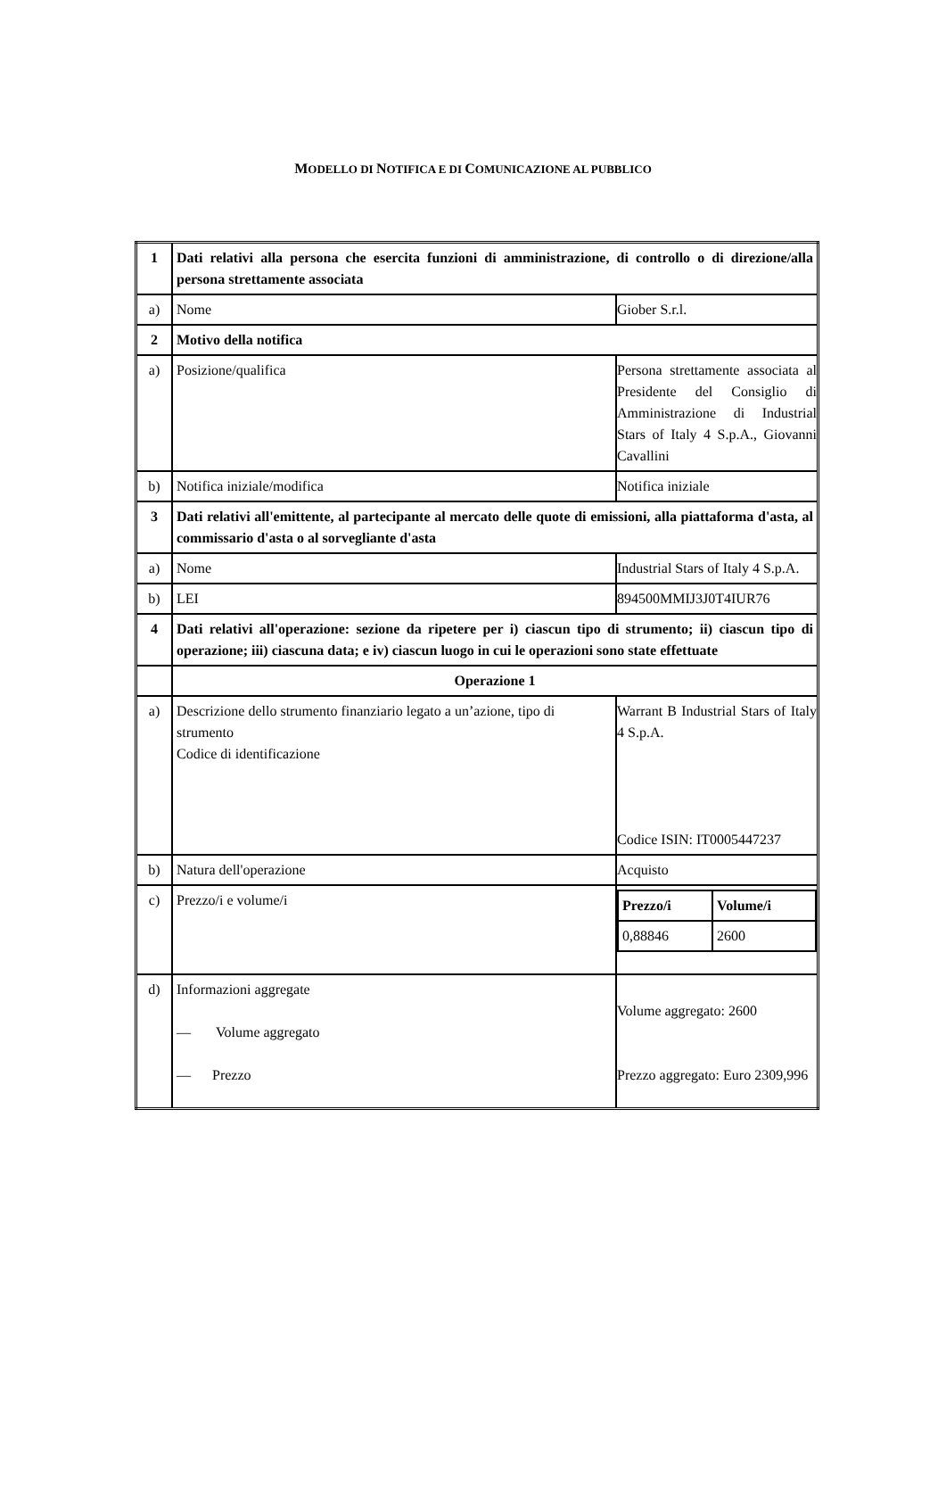MODELLO DI NOTIFICA E DI COMUNICAZIONE AL PUBBLICO
| 1 | Dati relativi alla persona che esercita funzioni di amministrazione, di controllo o di direzione/alla persona strettamente associata | |
| a) | Nome | Giober S.r.l. |
| 2 | Motivo della notifica | |
| a) | Posizione/qualifica | Persona strettamente associata al Presidente del Consiglio di Amministrazione di Industrial Stars of Italy 4 S.p.A., Giovanni Cavallini |
| b) | Notifica iniziale/modifica | Notifica iniziale |
| 3 | Dati relativi all'emittente, al partecipante al mercato delle quote di emissioni, alla piattaforma d'asta, al commissario d'asta o al sorvegliante d'asta | |
| a) | Nome | Industrial Stars of Italy 4 S.p.A. |
| b) | LEI | 894500MMIJ3J0T4IUR76 |
| 4 | Dati relativi all'operazione: sezione da ripetere per i) ciascun tipo di strumento; ii) ciascun tipo di operazione; iii) ciascuna data; e iv) ciascun luogo in cui le operazioni sono state effettuate | |
| | Operazione 1 | |
| a) | Descrizione dello strumento finanziario legato a un’azione, tipo di strumento Codice di identificazione | Warrant B Industrial Stars of Italy 4 S.p.A. Codice ISIN: IT0005447237 |
| b) | Natura dell'operazione | Acquisto |
| c) | Prezzo/i e volume/i | / Prezzo/i / Volume/i / / 0,88846 / 2600 / |
| d) | Informazioni aggregate — Volume aggregato — Prezzo | Volume aggregato: 2600 Prezzo aggregato: Euro 2309,996 |